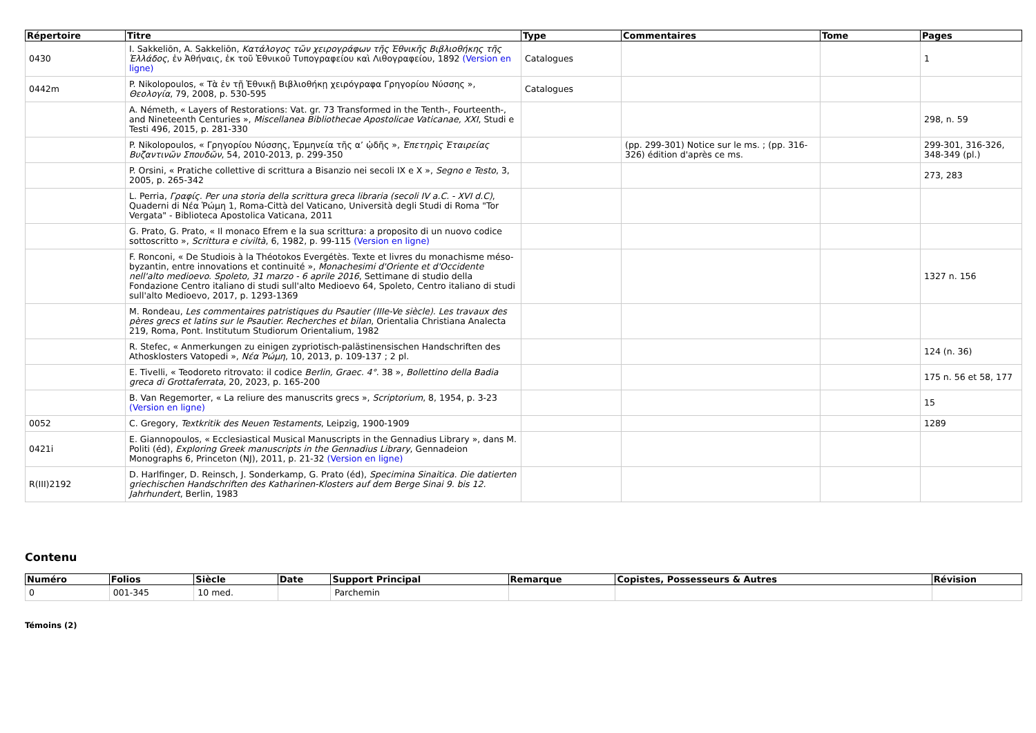| Répertoire | Titre | Type | Commentaires | Tome | Pages |
| --- | --- | --- | --- | --- | --- |
| 0430 | I. Sakkeliōn, A. Sakkeliōn, Κατάλογος τῶν χειρογράφων τῆς Ἐθνικῆς Βιβλιοθήκης τῆς Ἑλλάδος , ἐν Ἀθήναις, ἐκ τοῦ Ἐθνικοῦ Τυπογραφείου καὶ Λιθογραφείου, 1892 (Version en ligne) | Catalogues | | | 1 |
| 0442m | P. Nikolopoulos, « Τὰ ἐν τῇ Ἐθνικῇ Βιβλιοθήκῃ χειρόγραφα Γρηγορίου Νύσσης », Θεολογία , 79, 2008, p. 530-595 | Catalogues | | | |
| | A. Németh, « Layers of Restorations: Vat. gr. 73 Transformed in the Tenth-, Fourteenth-, and Nineteenth Centuries », Miscellanea Bibliothecae Apostolicae Vaticanae, XXI , Studi e Testi 496, 2015, p. 281-330 | | | | 298, n. 59 |
| | P. Nikolopoulos, « Γρηγορίου Νύσσης, Ἑρμηνεία τῆς α’ ᾠδῆς », Ἐπετηρὶς Ἑταιρείας Βυζαντινῶν Σπουδῶν , 54, 2010-2013, p. 299-350 | | (pp. 299-301) Notice sur le ms. ; (pp. 316-326) édition d'après ce ms. | | 299-301, 316-326, 348-349 (pl.) |
| | P. Orsini, « Pratiche collettive di scrittura a Bisanzio nei secoli IX e X », Segno e Testo , 3, 2005, p. 265-342 | | | | 273, 283 |
| | L. Perria, Γραφίς. Per una storia della scrittura greca libraria (secoli IV a.C. - XVI d.C) , Quaderni di Νέα Ῥώμη 1, Roma-Città del Vaticano, Università degli Studi di Roma "Tor Vergata" - Biblioteca Apostolica Vaticana, 2011 | | | | |
| | G. Prato, G. Prato, « Il monaco Efrem e la sua scrittura: a proposito di un nuovo codice sottoscritto », Scrittura e civiltà , 6, 1982, p. 99-115 (Version en ligne) | | | | |
| | F. Ronconi, « De Studiois à la Théotokos Evergétès. Texte et livres du monachisme méso-byzantin, entre innovations et continuité », Monachesimi d'Oriente et d'Occidente nell'alto medioevo. Spoleto, 31 marzo - 6 aprile 2016 , Settimane di studio della Fondazione Centro italiano di studi sull'alto Medioevo 64, Spoleto, Centro italiano di studi sull'alto Medioevo, 2017, p. 1293-1369 | | | | 1327 n. 156 |
| | M. Rondeau, Les commentaires patristiques du Psautier (IIIe-Ve siècle). Les travaux des pères grecs et latins sur le Psautier. Recherches et bilan , Orientalia Christiana Analecta 219, Roma, Pont. Institutum Studiorum Orientalium, 1982 | | | | |
| | R. Stefec, « Anmerkungen zu einigen zypriotisch-palästinensischen Handschriften des Athosklosters Vatopedi », Νέα Ῥώμη , 10, 2013, p. 109-137 ; 2 pl. | | | | 124 (n. 36) |
| | E. Tivelli, « Teodoreto ritrovato: il codice Berlin, Graec. 4° . 38 », Bollettino della Badia greca di Grottaferrata , 20, 2023, p. 165-200 | | | | 175 n. 56 et 58, 177 |
| | B. Van Regemorter, « La reliure des manuscrits grecs », Scriptorium , 8, 1954, p. 3-23 (Version en ligne) | | | | 15 |
| 0052 | C. Gregory, Textkritik des Neuen Testaments , Leipzig, 1900-1909 | | | | 1289 |
| 0421i | E. Giannopoulos, « Ecclesiastical Musical Manuscripts in the Gennadius Library », dans M. Politi (éd), Exploring Greek manuscripts in the Gennadius Library , Gennadeion Monographs 6, Princeton (NJ), 2011, p. 21-32 (Version en ligne) | | | | |
| R(III)2192 | D. Harlfinger, D. Reinsch, J. Sonderkamp, G. Prato (éd), Specimina Sinaitica. Die datierten griechischen Handschriften des Katharinen-Klosters auf dem Berge Sinai 9. bis 12. Jahrhundert , Berlin, 1983 | | | | |
Contenu
| Numéro | Folios | Siècle | Date | Support Principal | Remarque | Copistes, Possesseurs & Autres | Révision |
| --- | --- | --- | --- | --- | --- | --- | --- |
| 0 | 001-345 | 10 med. | | Parchemin | | | |
Témoins (2)